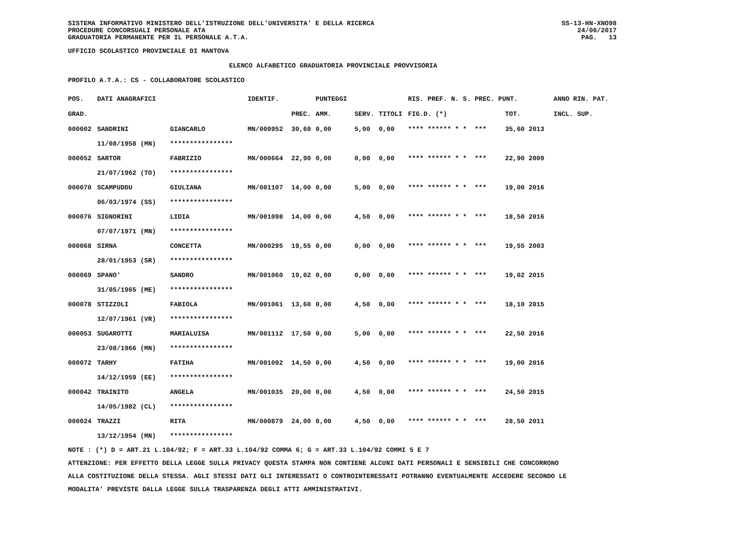SISTEMA INFORMATIVO MINISTERO DELL'ISTRUZIONE DELL'UNIVERSITA' E DELLA RICERCA
PROCEDURE CONCORSUALI PERSONALE ATA
GRADUATORIA PERMANENTE PER IL PERSONALE A.T.A.
SS-13-HN-XNO98
24/06/2017
PAG. 13
UFFICIO SCOLASTICO PROVINCIALE DI MANTOVA
ELENCO ALFABETICO GRADUATORIA PROVINCIALE PROVVISORIA
PROFILO A.T.A.: CS - COLLABORATORE SCOLASTICO
| POS. | DATI ANAGRAFICI | | IDENTIF. | | PUNTEGGI | | | RIS. PREF. N. S. PREC. PUNT. | | ANNO RIN. PAT. |
| --- | --- | --- | --- | --- | --- | --- | --- | --- | --- | --- |
| GRAD. | | | | PREC. | AMM. | SERV. | TITOLI | FIG.D. (*) | TOT. | INCL. SUP. |
| 000002 | SANDRINI | GIANCARLO | MN/000952 | 30,60 | 0,00 | 5,00 | 0,00 | **** ****** * * *** | 35,60 2013 | |
| | 11/08/1958 (MN) | **************** | | | | | | | | |
| 000052 | SARTOR | FABRIZIO | MN/000664 | 22,90 | 0,00 | 0,00 | 0,00 | **** ****** * * *** | 22,90 2009 | |
| | 21/07/1962 (TO) | **************** | | | | | | | | |
| 000070 | SCAMPUDDU | GIULIANA | MN/001107 | 14,00 | 0,00 | 5,00 | 0,00 | **** ****** * * *** | 19,00 2016 | |
| | 06/03/1974 (SS) | **************** | | | | | | | | |
| 000076 | SIGNORINI | LIDIA | MN/001098 | 14,00 | 0,00 | 4,50 | 0,00 | **** ****** * * *** | 18,50 2016 | |
| | 07/07/1971 (MN) | **************** | | | | | | | | |
| 000068 | SIRNA | CONCETTA | MN/000295 | 19,55 | 0,00 | 0,00 | 0,00 | **** ****** * * *** | 19,55 2003 | |
| | 28/01/1953 (SR) | **************** | | | | | | | | |
| 000069 | SPANO' | SANDRO | MN/001060 | 19,02 | 0,00 | 0,00 | 0,00 | **** ****** * * *** | 19,02 2015 | |
| | 31/05/1965 (ME) | **************** | | | | | | | | |
| 000078 | STIZZOLI | FABIOLA | MN/001061 | 13,60 | 0,00 | 4,50 | 0,00 | **** ****** * * *** | 18,10 2015 | |
| | 12/07/1961 (VR) | **************** | | | | | | | | |
| 000053 | SUGAROTTI | MARIALUISA | MN/001112 | 17,50 | 0,00 | 5,00 | 0,00 | **** ****** * * *** | 22,50 2016 | |
| | 23/08/1966 (MN) | **************** | | | | | | | | |
| 000072 | TARHY | FATIHA | MN/001092 | 14,50 | 0,00 | 4,50 | 0,00 | **** ****** * * *** | 19,00 2016 | |
| | 14/12/1959 (EE) | **************** | | | | | | | | |
| 000042 | TRAINITO | ANGELA | MN/001035 | 20,00 | 0,00 | 4,50 | 0,00 | **** ****** * * *** | 24,50 2015 | |
| | 14/05/1982 (CL) | **************** | | | | | | | | |
| 000024 | TRAZZI | RITA | MN/000879 | 24,00 | 0,00 | 4,50 | 0,00 | **** ****** * * *** | 28,50 2011 | |
| | 13/12/1954 (MN) | **************** | | | | | | | | |
NOTE : (*) D = ART.21 L.104/92; F = ART.33 L.104/92 COMMA 6; G = ART.33 L.104/92 COMMI 5 E 7
ATTENZIONE: PER EFFETTO DELLA LEGGE SULLA PRIVACY QUESTA STAMPA NON CONTIENE ALCUNI DATI PERSONALI E SENSIBILI CHE CONCORRONO
ALLA COSTITUZIONE DELLA STESSA. AGLI STESSI DATI GLI INTERESSATI O CONTROINTERESSATI POTRANNO EVENTUALMENTE ACCEDERE SECONDO LE
MODALITA' PREVISTE DALLA LEGGE SULLA TRASPARENZA DEGLI ATTI AMMINISTRATIVI.